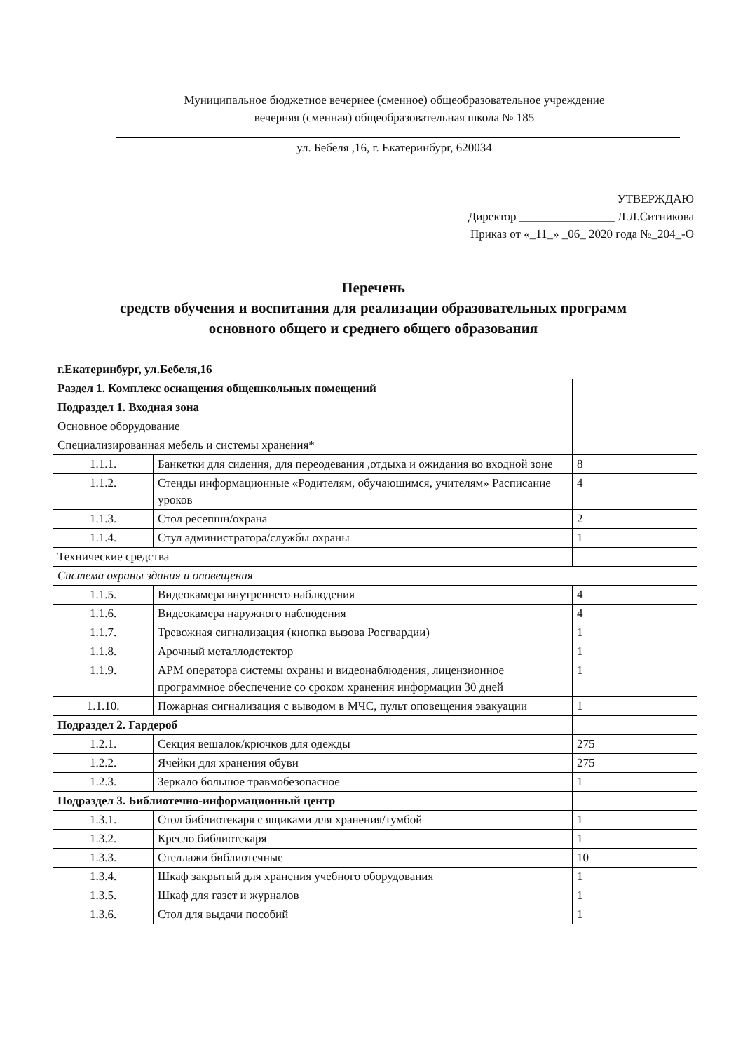Муниципальное бюджетное вечернее (сменное) общеобразовательное учреждение
вечерняя (сменная) общеобразовательная школа № 185
ул. Бебеля ,16, г. Екатеринбург, 620034
УТВЕРЖДАЮ
Директор ________________ Л.Л.Ситникова
Приказ от «_11_» _06_ 2020 года №_204_-О
Перечень
средств обучения и воспитания для реализации образовательных программ
основного общего и среднего общего образования
| г.Екатеринбург, ул.Бебеля,16 | | |
| Раздел 1. Комплекс оснащения общешкольных помещений | | |
| Подраздел 1. Входная зона | | |
| Основное оборудование | | |
| Специализированная мебель и системы хранения* | | |
| 1.1.1. | Банкетки для сидения, для переодевания ,отдыха и ожидания во входной зоне | 8 |
| 1.1.2. | Стенды информационные «Родителям, обучающимся, учителям» Расписание уроков | 4 |
| 1.1.3. | Стол ресепшн/охрана | 2 |
| 1.1.4. | Стул администратора/службы охраны | 1 |
| Технические средства | | |
| Система охраны здания и оповещения | | |
| 1.1.5. | Видеокамера внутреннего наблюдения | 4 |
| 1.1.6. | Видеокамера наружного наблюдения | 4 |
| 1.1.7. | Тревожная сигнализация (кнопка вызова Росгвардии) | 1 |
| 1.1.8. | Арочный металлодетектор | 1 |
| 1.1.9. | АРМ оператора системы охраны и видеонаблюдения, лицензионное программное обеспечение со сроком хранения информации 30 дней | 1 |
| 1.1.10. | Пожарная сигнализация с выводом в МЧС, пульт оповещения эвакуации | 1 |
| Подраздел 2. Гардероб | | |
| 1.2.1. | Секция вешалок/крючков для одежды | 275 |
| 1.2.2. | Ячейки для хранения обуви | 275 |
| 1.2.3. | Зеркало большое травмобезопасное | 1 |
| Подраздел 3. Библиотечно-информационный центр | | |
| 1.3.1. | Стол библиотекаря с ящиками для хранения/тумбой | 1 |
| 1.3.2. | Кресло библиотекаря | 1 |
| 1.3.3. | Стеллажи библиотечные | 10 |
| 1.3.4. | Шкаф закрытый для хранения учебного оборудования | 1 |
| 1.3.5. | Шкаф для газет и журналов | 1 |
| 1.3.6. | Стол для выдачи пособий | 1 |